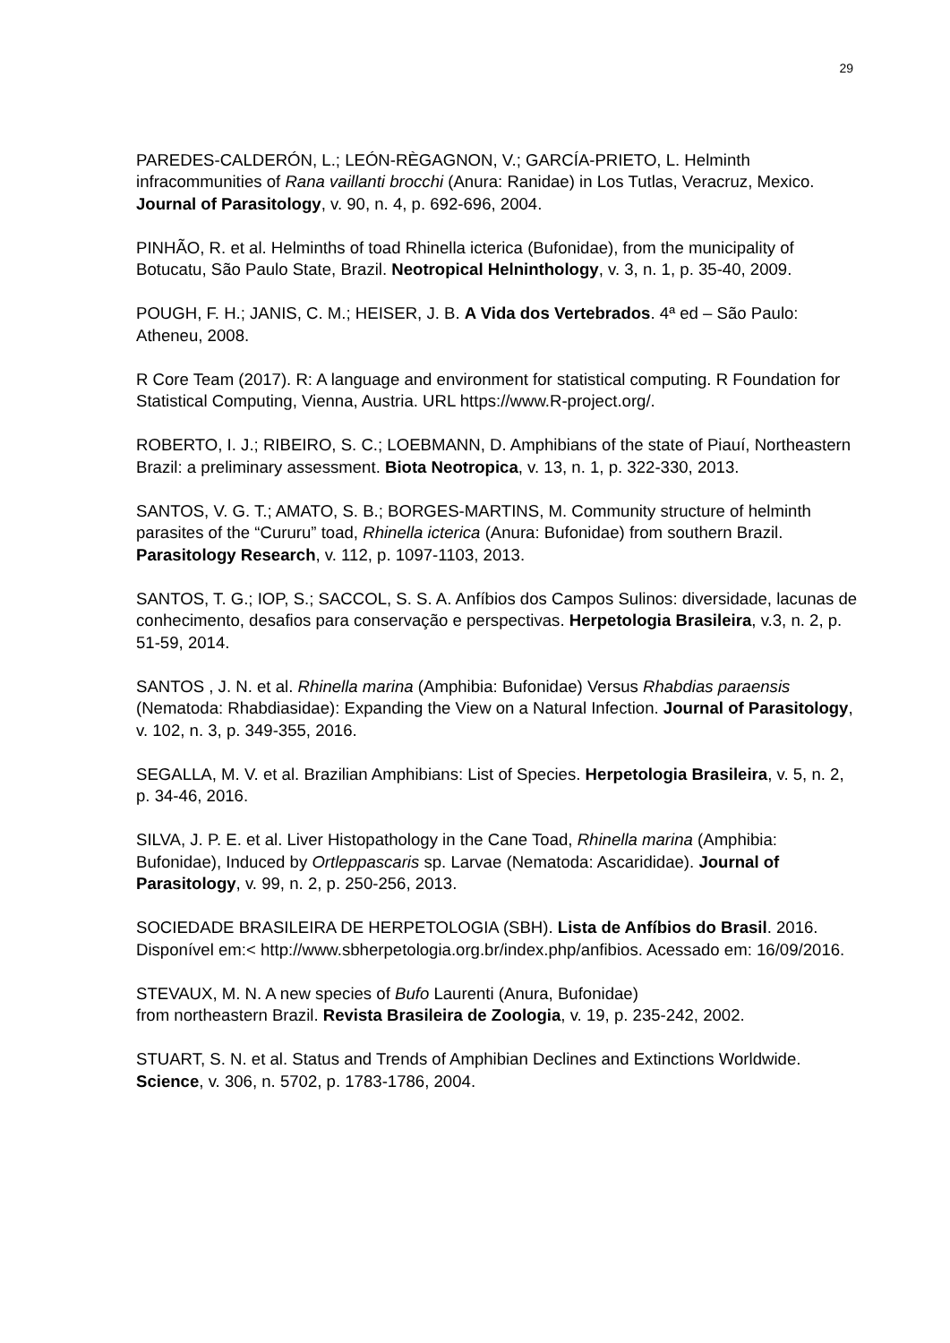29
PAREDES-CALDERÓN, L.; LEÓN-RÈGAGNON, V.; GARCÍA-PRIETO, L. Helminth infracommunities of Rana vaillanti brocchi (Anura: Ranidae) in Los Tutlas, Veracruz, Mexico. Journal of Parasitology, v. 90, n. 4, p. 692-696, 2004.
PINHÃO, R. et al. Helminths of toad Rhinella icterica (Bufonidae), from the municipality of Botucatu, São Paulo State, Brazil. Neotropical Helninthology, v. 3, n. 1, p. 35-40, 2009.
POUGH, F. H.; JANIS, C. M.; HEISER, J. B. A Vida dos Vertebrados. 4ª ed – São Paulo: Atheneu, 2008.
R Core Team (2017). R: A language and environment for statistical computing. R Foundation for Statistical Computing, Vienna, Austria. URL https://www.R-project.org/.
ROBERTO, I. J.; RIBEIRO, S. C.; LOEBMANN, D. Amphibians of the state of Piauí, Northeastern Brazil: a preliminary assessment. Biota Neotropica, v. 13, n. 1, p. 322-330, 2013.
SANTOS, V. G. T.; AMATO, S. B.; BORGES-MARTINS, M. Community structure of helminth parasites of the “Cururu” toad, Rhinella icterica (Anura: Bufonidae) from southern Brazil. Parasitology Research, v. 112, p. 1097-1103, 2013.
SANTOS, T. G.; IOP, S.; SACCOL, S. S. A. Anfíbios dos Campos Sulinos: diversidade, lacunas de conhecimento, desafios para conservação e perspectivas. Herpetologia Brasileira, v.3, n. 2, p. 51-59, 2014.
SANTOS , J. N. et al. Rhinella marina (Amphibia: Bufonidae) Versus Rhabdias paraensis (Nematoda: Rhabdiasidae): Expanding the View on a Natural Infection. Journal of Parasitology, v. 102, n. 3, p. 349-355, 2016.
SEGALLA, M. V. et al. Brazilian Amphibians: List of Species. Herpetologia Brasileira, v. 5, n. 2, p. 34-46, 2016.
SILVA, J. P. E. et al. Liver Histopathology in the Cane Toad, Rhinella marina (Amphibia: Bufonidae), Induced by Ortleppascaris sp. Larvae (Nematoda: Ascarididae). Journal of Parasitology, v. 99, n. 2, p. 250-256, 2013.
SOCIEDADE BRASILEIRA DE HERPETOLOGIA (SBH). Lista de Anfíbios do Brasil. 2016. Disponível em:< http://www.sbherpetologia.org.br/index.php/anfibios. Acessado em: 16/09/2016.
STEVAUX, M. N. A new species of Bufo Laurenti (Anura, Bufonidae)
from northeastern Brazil. Revista Brasileira de Zoologia, v. 19, p. 235-242, 2002.
STUART, S. N. et al. Status and Trends of Amphibian Declines and Extinctions Worldwide. Science, v. 306, n. 5702, p. 1783-1786, 2004.